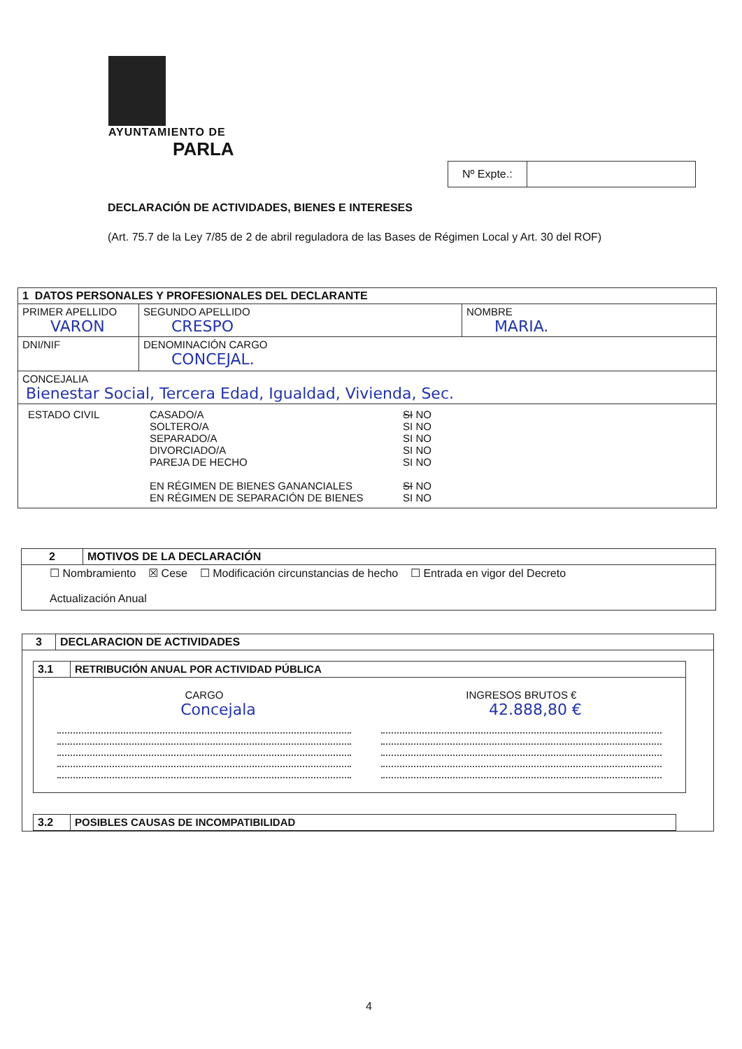AYUNTAMIENTO DE
PARLA
| Nº Expte.: | |
DECLARACIÓN DE ACTIVIDADES, BIENES E INTERESES
(Art. 75.7 de la Ley 7/85 de 2 de abril reguladora de las Bases de Régimen Local y Art. 30 del ROF)
| 1 DATOS PERSONALES Y PROFESIONALES DEL DECLARANTE | | | |
| PRIMER APELLIDO VARON | | SEGUNDO APELLIDO CRESPO | NOMBRE MARIA. |
| DNI/NIF | DENOMINACIÓN CARGO CONCEJAL. | | |
| CONCEJALIA Bienestar Social, Tercera Edad, Igualdad, Vivienda, Sec. | | | |
| / ESTADO CIVIL / CASADO/A SOLTERO/A SEPARADO/A DIVORCIADO/A PAREJA DE HECHO EN RÉGIMEN DE BIENES GANANCIALES EN RÉGIMEN DE SEPARACIÓN DE BIENES / SI NO SI NO SI NO SI NO SI NO SI NO SI NO / | | | |
| 2 | MOTIVOS DE LA DECLARACIÓN |
| ☐ Nombramiento ☒ Cese ☐ Modificación circunstancias de hecho ☐ Entrada en vigor del Decreto Actualización Anual | |
| 3 | DECLARACION DE ACTIVIDADES |
| / 3.1 / RETRIBUCIÓN ANUAL POR ACTIVIDAD PÚBLICA / / / CARGO Concejala / / INGRESOS BRUTOS € 42.888,80 € / / / / 3.2 / POSIBLES CAUSAS DE INCOMPATIBILIDAD / | |
4